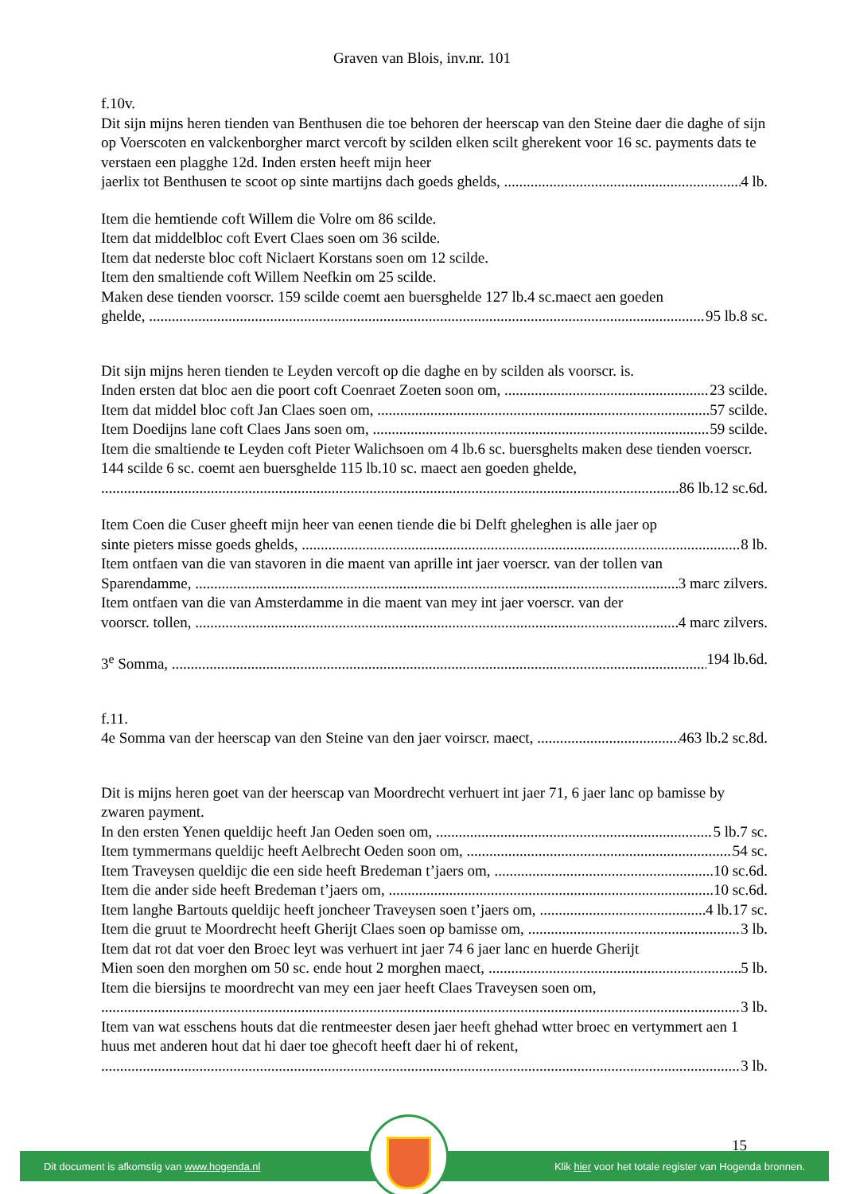Graven van Blois, inv.nr. 101
f.10v.
Dit sijn mijns heren tienden van Benthusen die toe behoren der heerscap van den Steine daer die daghe of sijn op Voerscoten en valckenborgher marct vercoft by scilden elken scilt gherekent voor 16 sc. payments dats te verstaen een plagghe 12d. Inden ersten heeft mijn heer
jaerlix tot Benthusen te scoot op sinte martijns dach goeds ghelds, 4 lb.
Item die hemtiende coft Willem die Volre om 86 scilde.
Item dat middelbloc coft Evert Claes soen om 36 scilde.
Item dat nederste bloc coft Niclaert Korstans soen om 12 scilde.
Item den smaltiende coft Willem Neefkin om 25 scilde.
Maken dese tienden voorscr. 159 scilde coemt aen buersghelde 127 lb.4 sc.maect aen goeden
ghelde, 95 lb.8 sc.
Dit sijn mijns heren tienden te Leyden vercoft op die daghe en by scilden als voorscr. is.
Inden ersten dat bloc aen die poort coft Coenraet Zoeten soon om, 23 scilde.
Item dat middel bloc coft Jan Claes soen om, 57 scilde.
Item Doedijns lane coft Claes Jans soen om, 59 scilde.
Item die smaltiende te Leyden coft Pieter Walichsoen om 4 lb.6 sc. buersghelts maken dese tienden voerscr. 144 scilde 6 sc. coemt aen buersghelde 115 lb.10 sc. maect aen goeden ghelde,
86 lb.12 sc.6d.
Item Coen die Cuser gheeft mijn heer van eenen tiende die bi Delft gheleghen is alle jaer op
sinte pieters misse goeds ghelds, 8 lb.
Item ontfaen van die van stavoren in die maent van aprille int jaer voerscr. van der tollen van
Sparendamme, 3 marc zilvers.
Item ontfaen van die van Amsterdamme in die maent van mey int jaer voerscr. van der
voorscr. tollen, 4 marc zilvers.
3<sup>e</sup> Somma, 194 lb.6d.
f.11.
4e Somma van der heerscap van den Steine van den jaer voirscr. maect, 463 lb.2 sc.8d.
Dit is mijns heren goet van der heerscap van Moordrecht verhuert int jaer 71, 6 jaer lanc op bamisse by zwaren payment.
In den ersten Yenen queldijc heeft Jan Oeden soen om, 5 lb.7 sc.
Item tymmermans queldijc heeft Aelbrecht Oeden soon om, 54 sc.
Item Traveysen queldijc die een side heeft Bredeman t’jaers om, 10 sc.6d.
Item die ander side heeft Bredeman t’jaers om, 10 sc.6d.
Item langhe Bartouts queldijc heeft joncheer Traveysen soen t’jaers om, 4 lb.17 sc.
Item die gruut te Moordrecht heeft Gherijt Claes soen op bamisse om, 3 lb.
Item dat rot dat voer den Broec leyt was verhuert int jaer 74 6 jaer lanc en huerde Gherijt
Mien soen den morghen om 50 sc. ende hout 2 morghen maect, 5 lb.
Item die biersijns te moordrecht van mey een jaer heeft Claes Traveysen soen om,
3 lb.
Item van wat esschens houts dat die rentmeester desen jaer heeft ghehad wtter broec en vertymmert aen 1 huus met anderen hout dat hi daer toe ghecoft heeft daer hi of rekent,
3 lb.
15
Dit document is afkomstig van www.hogenda.nl Klik hier voor het totale register van Hogenda bronnen.